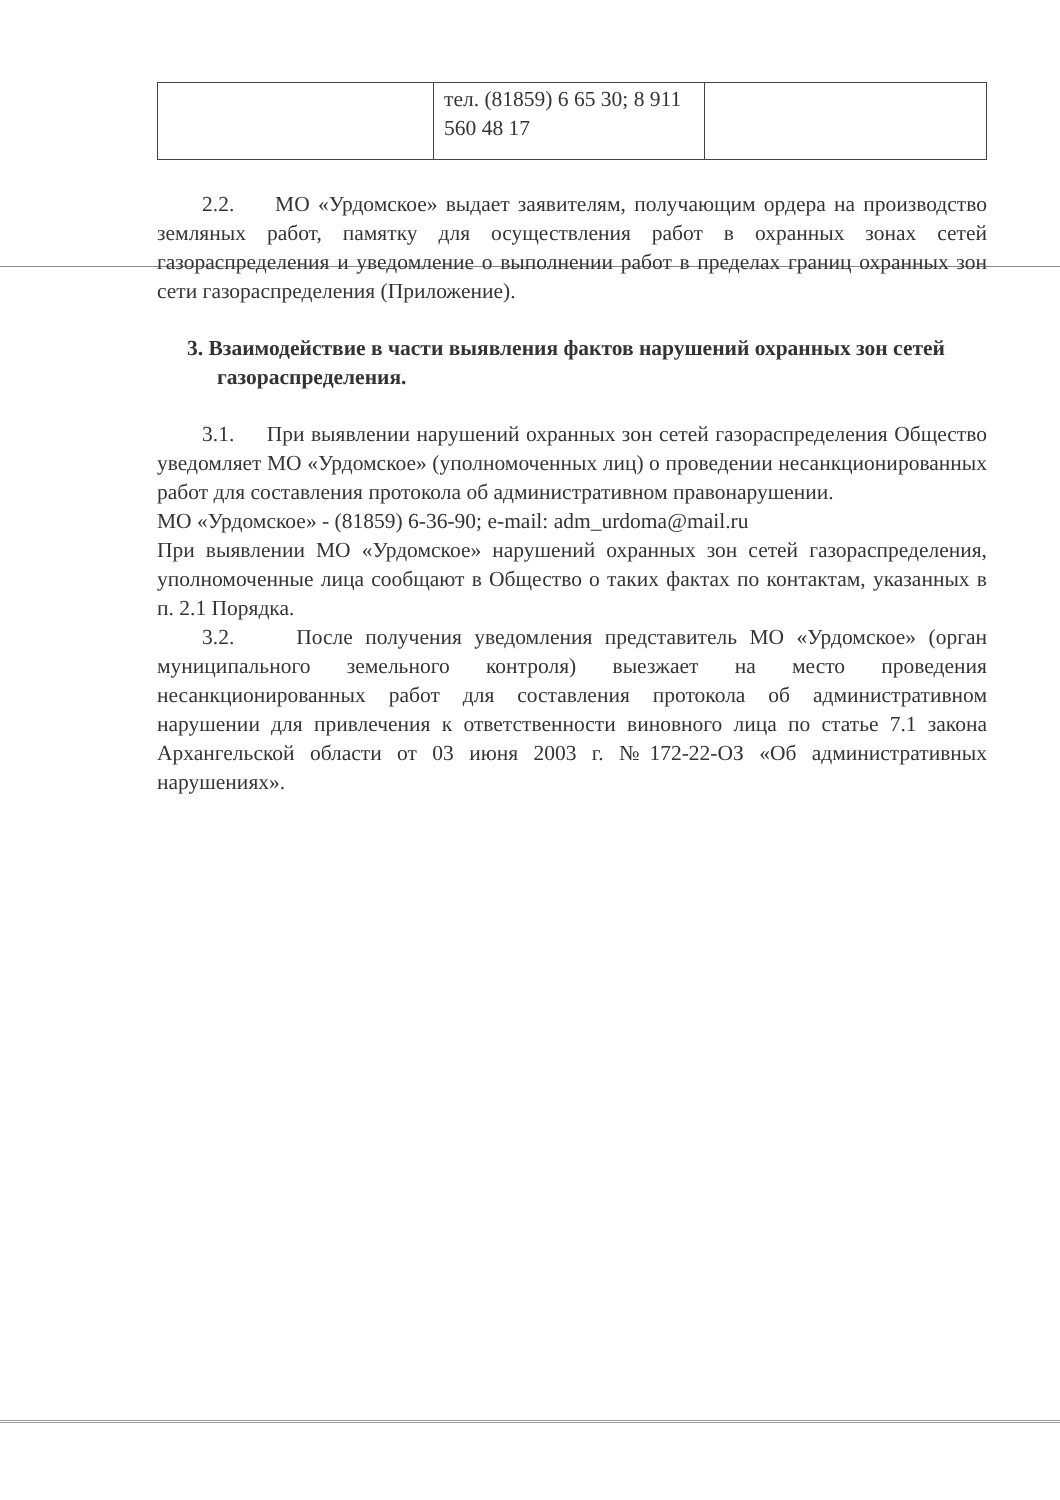| | тел. (81859) 6 65 30; 8 911 560 48 17 | |
2.2. МО «Урдомское» выдает заявителям, получающим ордера на производство земляных работ, памятку для осуществления работ в охранных зонах сетей газораспределения и уведомление о выполнении работ в пределах границ охранных зон сети газораспределения (Приложение).
3. Взаимодействие в части выявления фактов нарушений охранных зон сетей газораспределения.
3.1. При выявлении нарушений охранных зон сетей газораспределения Общество уведомляет МО «Урдомское» (уполномоченных лиц) о проведении несанкционированных работ для составления протокола об административном правонарушении.
МО «Урдомское» - (81859) 6-36-90; e-mail: adm_urdoma@mail.ru
При выявлении МО «Урдомское» нарушений охранных зон сетей газораспределения, уполномоченные лица сообщают в Общество о таких фактах по контактам, указанных в п. 2.1 Порядка.
3.2. После получения уведомления представитель МО «Урдомское» (орган муниципального земельного контроля) выезжает на место проведения несанкционированных работ для составления протокола об административном нарушении для привлечения к ответственности виновного лица по статье 7.1 закона Архангельской области от 03 июня 2003 г. №172-22-ОЗ «Об административных нарушениях».